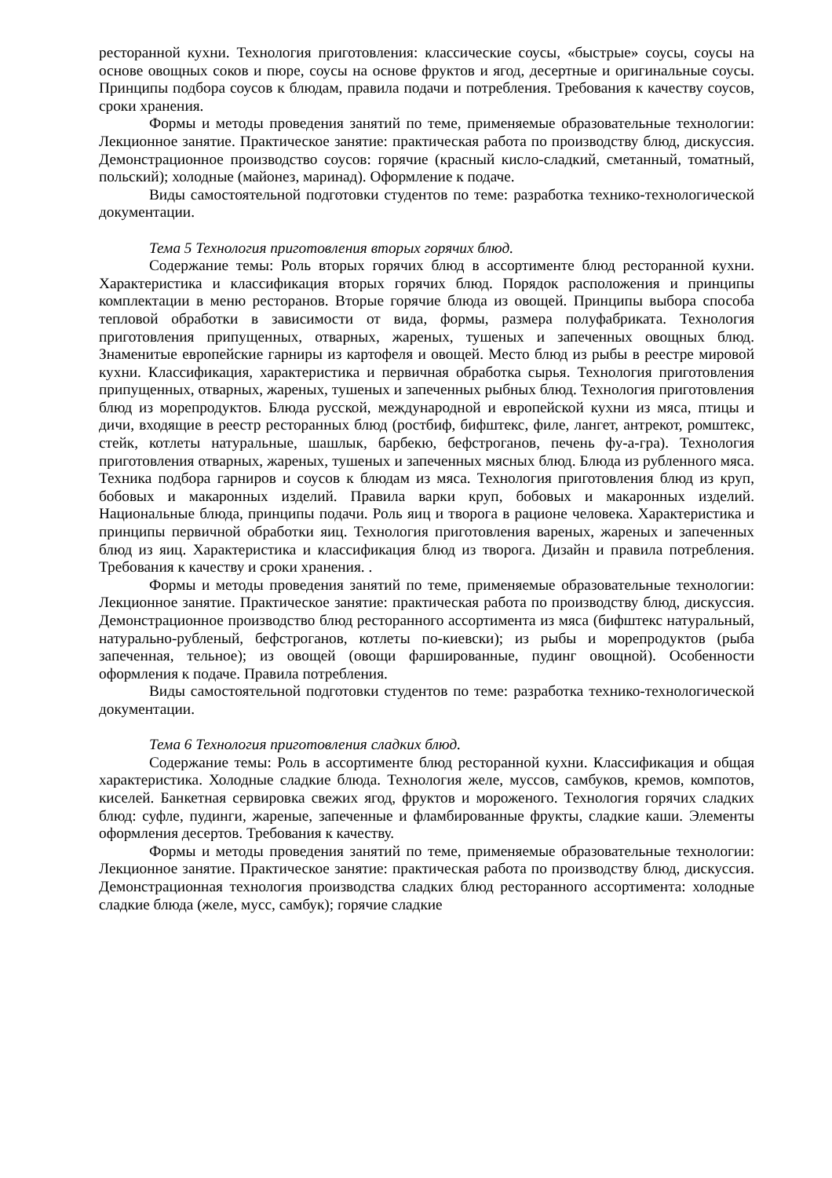ресторанной кухни. Технология приготовления: классические соусы, «быстрые» соусы, соусы на основе овощных соков и пюре, соусы на основе фруктов и ягод, десертные и оригинальные соусы. Принципы подбора соусов к блюдам, правила подачи и потребления. Требования к качеству соусов, сроки хранения.
Формы и методы проведения занятий по теме, применяемые образовательные технологии: Лекционное занятие. Практическое занятие: практическая работа по производству блюд, дискуссия. Демонстрационное производство соусов: горячие (красный кисло-сладкий, сметанный, томатный, польский); холодные (майонез, маринад). Оформление к подаче.
Виды самостоятельной подготовки студентов по теме: разработка технико-технологической документации.
Тема 5 Технология приготовления вторых горячих блюд.
Содержание темы: Роль вторых горячих блюд в ассортименте блюд ресторанной кухни. Характеристика и классификация вторых горячих блюд. Порядок расположения и принципы комплектации в меню ресторанов. Вторые горячие блюда из овощей. Принципы выбора способа тепловой обработки в зависимости от вида, формы, размера полуфабриката. Технология приготовления припущенных, отварных, жареных, тушеных и запеченных овощных блюд. Знаменитые европейские гарниры из картофеля и овощей. Место блюд из рыбы в реестре мировой кухни. Классификация, характеристика и первичная обработка сырья. Технология приготовления припущенных, отварных, жареных, тушеных и запеченных рыбных блюд. Технология приготовления блюд из морепродуктов. Блюда русской, международной и европейской кухни из мяса, птицы и дичи, входящие в реестр ресторанных блюд (ростбиф, бифштекс, филе, лангет, антрекот, ромштекс, стейк, котлеты натуральные, шашлык, барбекю, бефстроганов, печень фу-а-гра). Технология приготовления отварных, жареных, тушеных и запеченных мясных блюд. Блюда из рубленного мяса. Техника подбора гарниров и соусов к блюдам из мяса. Технология приготовления блюд из круп, бобовых и макаронных изделий. Правила варки круп, бобовых и макаронных изделий. Национальные блюда, принципы подачи. Роль яиц и творога в рационе человека. Характеристика и принципы первичной обработки яиц. Технология приготовления вареных, жареных и запеченных блюд из яиц. Характеристика и классификация блюд из творога. Дизайн и правила потребления. Требования к качеству и сроки хранения. .
Формы и методы проведения занятий по теме, применяемые образовательные технологии: Лекционное занятие. Практическое занятие: практическая работа по производству блюд, дискуссия. Демонстрационное производство блюд ресторанного ассортимента из мяса (бифштекс натуральный, натурально-рубленый, бефстроганов, котлеты по-киевски); из рыбы и морепродуктов (рыба запеченная, тельное); из овощей (овощи фаршированные, пудинг овощной). Особенности оформления к подаче. Правила потребления.
Виды самостоятельной подготовки студентов по теме: разработка технико-технологической документации.
Тема 6 Технология приготовления сладких блюд.
Содержание темы: Роль в ассортименте блюд ресторанной кухни. Классификация и общая характеристика. Холодные сладкие блюда. Технология желе, муссов, самбуков, кремов, компотов, киселей. Банкетная сервировка свежих ягод, фруктов и мороженого. Технология горячих сладких блюд: суфле, пудинги, жареные, запеченные и фламбированные фрукты, сладкие каши. Элементы оформления десертов. Требования к качеству.
Формы и методы проведения занятий по теме, применяемые образовательные технологии: Лекционное занятие. Практическое занятие: практическая работа по производству блюд, дискуссия. Демонстрационная технология производства сладких блюд ресторанного ассортимента: холодные сладкие блюда (желе, мусс, самбук); горячие сладкие